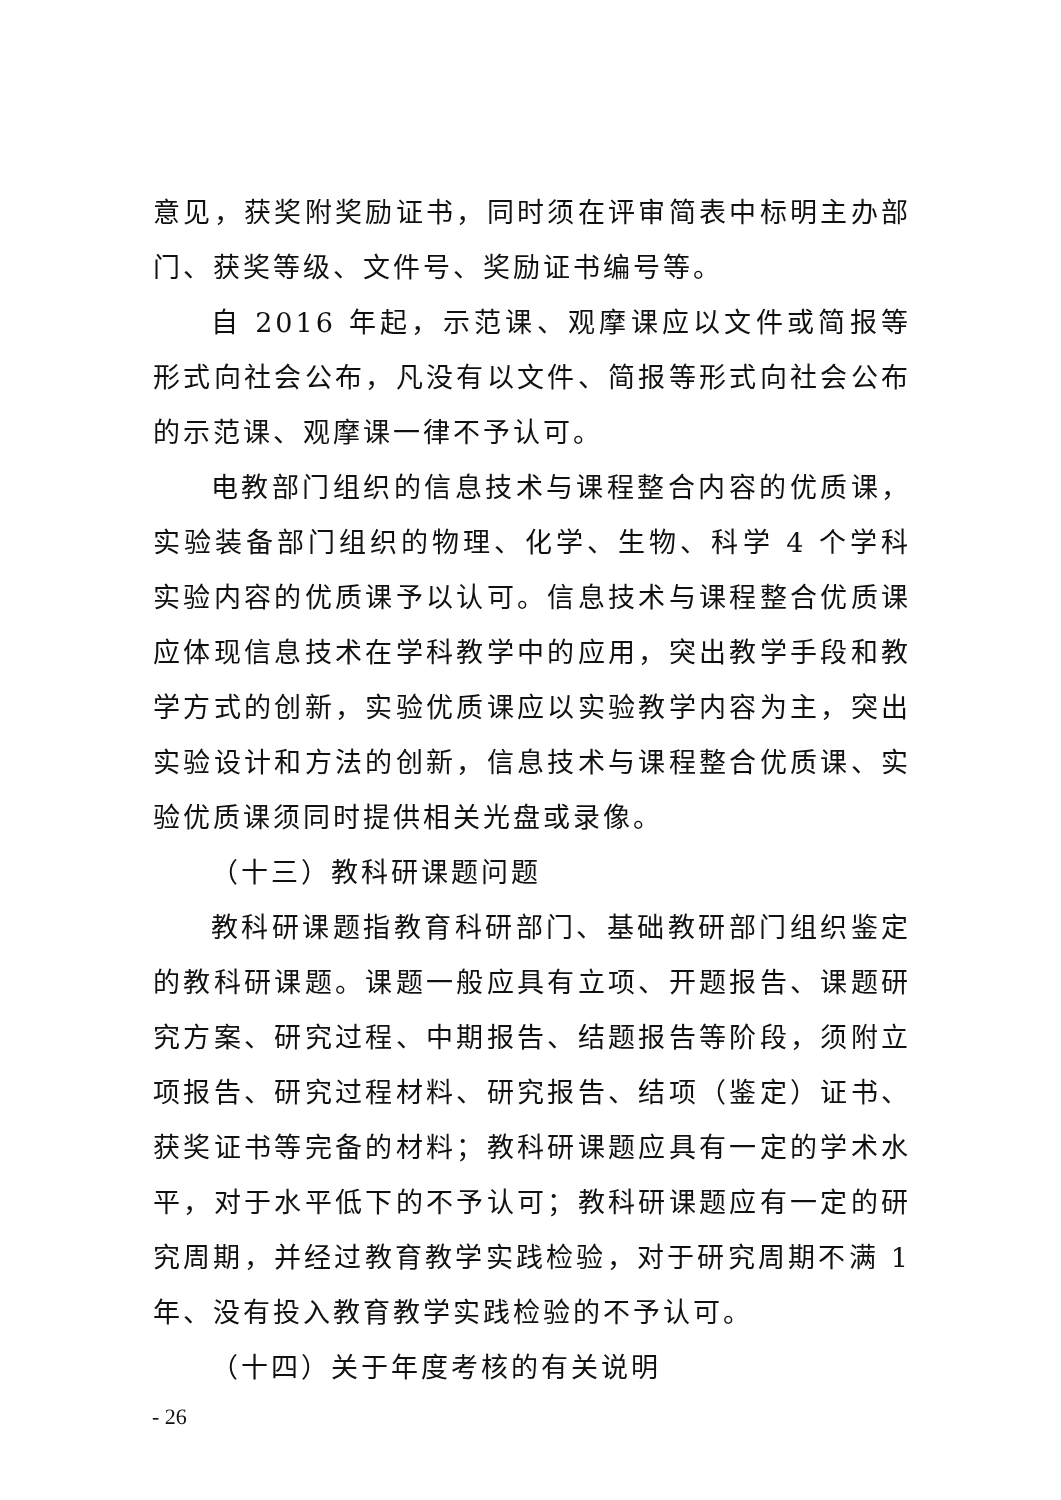意见，获奖附奖励证书，同时须在评审简表中标明主办部门、获奖等级、文件号、奖励证书编号等。
自 2016 年起，示范课、观摩课应以文件或简报等形式向社会公布，凡没有以文件、简报等形式向社会公布的示范课、观摩课一律不予认可。
电教部门组织的信息技术与课程整合内容的优质课，实验装备部门组织的物理、化学、生物、科学 4 个学科实验内容的优质课予以认可。信息技术与课程整合优质课应体现信息技术在学科教学中的应用，突出教学手段和教学方式的创新，实验优质课应以实验教学内容为主，突出实验设计和方法的创新，信息技术与课程整合优质课、实验优质课须同时提供相关光盘或录像。
（十三）教科研课题问题
教科研课题指教育科研部门、基础教研部门组织鉴定的教科研课题。课题一般应具有立项、开题报告、课题研究方案、研究过程、中期报告、结题报告等阶段，须附立项报告、研究过程材料、研究报告、结项（鉴定）证书、获奖证书等完备的材料；教科研课题应具有一定的学术水平，对于水平低下的不予认可；教科研课题应有一定的研究周期，并经过教育教学实践检验，对于研究周期不满 1 年、没有投入教育教学实践检验的不予认可。
（十四）关于年度考核的有关说明
- 26